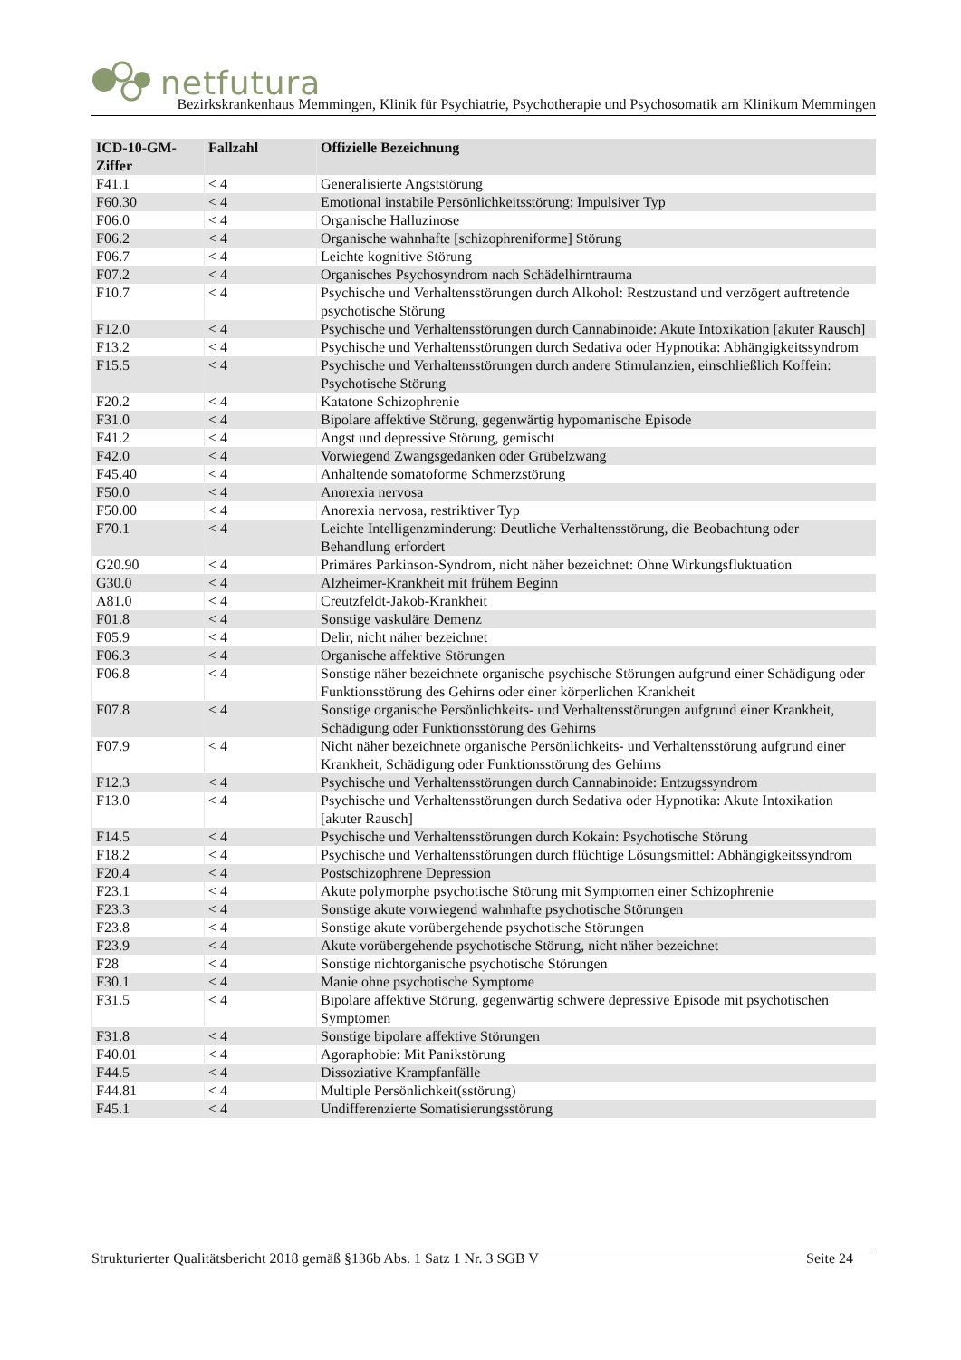netfutura
Bezirkskrankenhaus Memmingen, Klinik für Psychiatrie, Psychotherapie und Psychosomatik am Klinikum Memmingen
| ICD-10-GM-Ziffer | Fallzahl | Offizielle Bezeichnung |
| --- | --- | --- |
| F41.1 | < 4 | Generalisierte Angststörung |
| F60.30 | < 4 | Emotional instabile Persönlichkeitsstörung: Impulsiver Typ |
| F06.0 | < 4 | Organische Halluzinose |
| F06.2 | < 4 | Organische wahnhafte [schizophreniforme] Störung |
| F06.7 | < 4 | Leichte kognitive Störung |
| F07.2 | < 4 | Organisches Psychosyndrom nach Schädelhirntrauma |
| F10.7 | < 4 | Psychische und Verhaltensstörungen durch Alkohol: Restzustand und verzögert auftretende psychotische Störung |
| F12.0 | < 4 | Psychische und Verhaltensstörungen durch Cannabinoide: Akute Intoxikation [akuter Rausch] |
| F13.2 | < 4 | Psychische und Verhaltensstörungen durch Sedativa oder Hypnotika: Abhängigkeitssyndrom |
| F15.5 | < 4 | Psychische und Verhaltensstörungen durch andere Stimulanzien, einschließlich Koffein: Psychotische Störung |
| F20.2 | < 4 | Katatone Schizophrenie |
| F31.0 | < 4 | Bipolare affektive Störung, gegenwärtig hypomanische Episode |
| F41.2 | < 4 | Angst und depressive Störung, gemischt |
| F42.0 | < 4 | Vorwiegend Zwangsgedanken oder Grübelzwang |
| F45.40 | < 4 | Anhaltende somatoforme Schmerzstörung |
| F50.0 | < 4 | Anorexia nervosa |
| F50.00 | < 4 | Anorexia nervosa, restriktiver Typ |
| F70.1 | < 4 | Leichte Intelligenzminderung: Deutliche Verhaltensstörung, die Beobachtung oder Behandlung erfordert |
| G20.90 | < 4 | Primäres Parkinson-Syndrom, nicht näher bezeichnet: Ohne Wirkungsfluktuation |
| G30.0 | < 4 | Alzheimer-Krankheit mit frühem Beginn |
| A81.0 | < 4 | Creutzfeldt-Jakob-Krankheit |
| F01.8 | < 4 | Sonstige vaskuläre Demenz |
| F05.9 | < 4 | Delir, nicht näher bezeichnet |
| F06.3 | < 4 | Organische affektive Störungen |
| F06.8 | < 4 | Sonstige näher bezeichnete organische psychische Störungen aufgrund einer Schädigung oder Funktionsstörung des Gehirns oder einer körperlichen Krankheit |
| F07.8 | < 4 | Sonstige organische Persönlichkeits- und Verhaltensstörungen aufgrund einer Krankheit, Schädigung oder Funktionsstörung des Gehirns |
| F07.9 | < 4 | Nicht näher bezeichnete organische Persönlichkeits- und Verhaltensstörung aufgrund einer Krankheit, Schädigung oder Funktionsstörung des Gehirns |
| F12.3 | < 4 | Psychische und Verhaltensstörungen durch Cannabinoide: Entzugssyndrom |
| F13.0 | < 4 | Psychische und Verhaltensstörungen durch Sedativa oder Hypnotika: Akute Intoxikation [akuter Rausch] |
| F14.5 | < 4 | Psychische und Verhaltensstörungen durch Kokain: Psychotische Störung |
| F18.2 | < 4 | Psychische und Verhaltensstörungen durch flüchtige Lösungsmittel: Abhängigkeitssyndrom |
| F20.4 | < 4 | Postschizophrene Depression |
| F23.1 | < 4 | Akute polymorphe psychotische Störung mit Symptomen einer Schizophrenie |
| F23.3 | < 4 | Sonstige akute vorwiegend wahnhafte psychotische Störungen |
| F23.8 | < 4 | Sonstige akute vorübergehende psychotische Störungen |
| F23.9 | < 4 | Akute vorübergehende psychotische Störung, nicht näher bezeichnet |
| F28 | < 4 | Sonstige nichtorganische psychotische Störungen |
| F30.1 | < 4 | Manie ohne psychotische Symptome |
| F31.5 | < 4 | Bipolare affektive Störung, gegenwärtig schwere depressive Episode mit psychotischen Symptomen |
| F31.8 | < 4 | Sonstige bipolare affektive Störungen |
| F40.01 | < 4 | Agoraphobie: Mit Panikstörung |
| F44.5 | < 4 | Dissoziative Krampfanfälle |
| F44.81 | < 4 | Multiple Persönlichkeit(sstörung) |
| F45.1 | < 4 | Undifferenzierte Somatisierungsstörung |
Strukturierter Qualitätsbericht 2018 gemäß §136b Abs. 1 Satz 1 Nr. 3 SGB V Seite 24